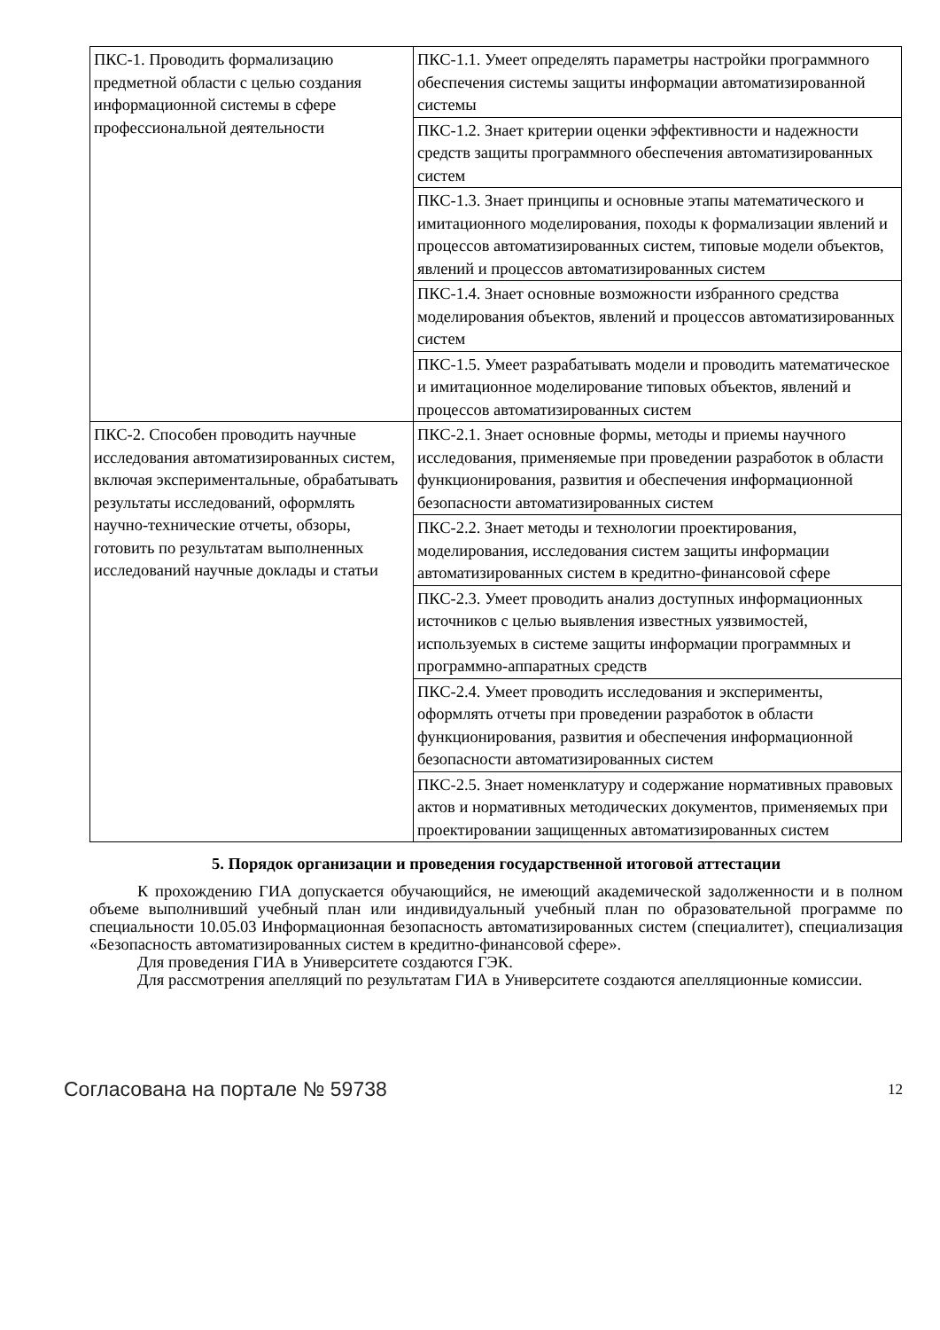| ПКС-1. Проводить формализацию предметной области с целью создания информационной системы в сфере профессиональной деятельности | ПКС-1.1. Умеет определять параметры настройки программного обеспечения системы защиты информации автоматизированной системы |
| | ПКС-1.2. Знает критерии оценки эффективности и надежности средств защиты программного обеспечения автоматизированных систем |
| | ПКС-1.3. Знает принципы и основные этапы математического и имитационного моделирования, походы к формализации явлений и процессов автоматизированных систем, типовые модели объектов, явлений и процессов автоматизированных систем |
| | ПКС-1.4. Знает основные возможности избранного средства моделирования объектов, явлений и процессов автоматизированных систем |
| | ПКС-1.5. Умеет разрабатывать модели и проводить математическое и имитационное моделирование типовых объектов, явлений и процессов автоматизированных систем |
| ПКС-2. Способен проводить научные исследования автоматизированных систем, включая экспериментальные, обрабатывать результаты исследований, оформлять научно-технические отчеты, обзоры, готовить по результатам выполненных исследований научные доклады и статьи | ПКС-2.1. Знает основные формы, методы и приемы научного исследования, применяемые при проведении разработок в области функционирования, развития и обеспечения информационной безопасности автоматизированных систем |
| | ПКС-2.2. Знает методы и технологии проектирования, моделирования, исследования систем защиты информации автоматизированных систем в кредитно-финансовой сфере |
| | ПКС-2.3. Умеет проводить анализ доступных информационных источников с целью выявления известных уязвимостей, используемых в системе защиты информации программных и программно-аппаратных средств |
| | ПКС-2.4. Умеет проводить исследования и эксперименты, оформлять отчеты при проведении разработок в области функционирования, развития и обеспечения информационной безопасности автоматизированных систем |
| | ПКС-2.5. Знает номенклатуру и содержание нормативных правовых актов и нормативных методических документов, применяемых при проектировании защищенных автоматизированных систем |
5. Порядок организации и проведения государственной итоговой аттестации
К прохождению ГИА допускается обучающийся, не имеющий академической задолженности и в полном объеме выполнивший учебный план или индивидуальный учебный план по образовательной программе по специальности 10.05.03 Информационная безопасность автоматизированных систем (специалитет), специализация «Безопасность автоматизированных систем в кредитно-финансовой сфере».
Для проведения ГИА в Университете создаются ГЭК.
Для рассмотрения апелляций по результатам ГИА в Университете создаются апелляционные комиссии.
Согласована на портале № 59738 12